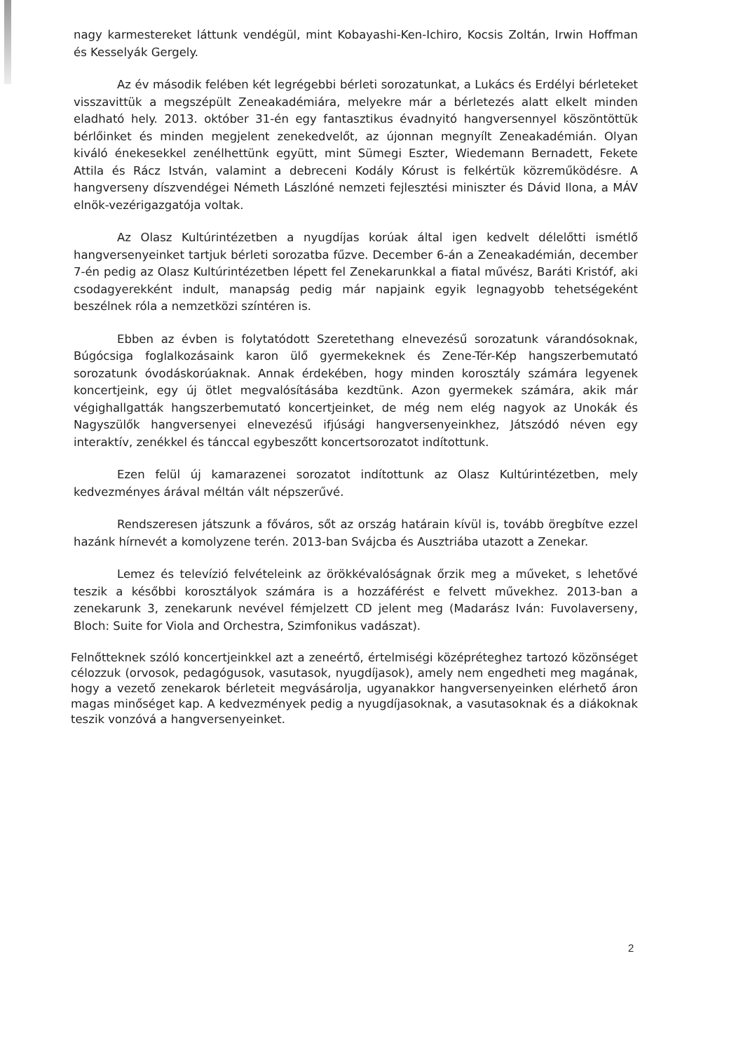nagy karmestereket láttunk vendégül, mint Kobayashi-Ken-Ichiro, Kocsis Zoltán, Irwin Hoffman és Kesselyák Gergely.
Az év második felében két legrégebbi bérleti sorozatunkat, a Lukács és Erdélyi bérleteket visszavittük a megszépült Zeneakadémiára, melyekre már a bérletezés alatt elkelt minden eladható hely. 2013. október 31-én egy fantasztikus évadnyitó hangversennyel köszöntöttük bérlőinket és minden megjelent zenekedvelőt, az újonnan megnyílt Zeneakadémián. Olyan kiváló énekesekkel zenélhettünk együtt, mint Sümegi Eszter, Wiedemann Bernadett, Fekete Attila és Rácz István, valamint a debreceni Kodály Kórust is felkértük közreműködésre. A hangverseny díszvendégei Németh Lászlóné nemzeti fejlesztési miniszter és Dávid Ilona, a MÁV elnök-vezérigazgatója voltak.
Az Olasz Kultúrintézetben a nyugdíjas korúak által igen kedvelt délelőtti ismétlő hangversenyeinket tartjuk bérleti sorozatba fűzve. December 6-án a Zeneakadémián, december 7-én pedig az Olasz Kultúrintézetben lépett fel Zenekarunkkal a fiatal művész, Baráti Kristóf, aki csodagyerekként indult, manapság pedig már napjaink egyik legnagyobb tehetségeként beszélnek róla a nemzetközi színtéren is.
Ebben az évben is folytatódott Szeretethang elnevezésű sorozatunk várandósoknak, Búgócsiga foglalkozásaink karon ülő gyermekeknek és Zene-Tér-Kép hangszerbemutató sorozatunk óvodáskorúaknak. Annak érdekében, hogy minden korosztály számára legyenek koncertjeink, egy új ötlet megvalósításába kezdtünk. Azon gyermekek számára, akik már végighallgatták hangszerbemutató koncertjeinket, de még nem elég nagyok az Unokák és Nagyszülők hangversenyei elnevezésű ifjúsági hangversenyeinkhez, Játszódó néven egy interaktív, zenékkel és tánccal egybeszőtt koncertsorozatot indítottunk.
Ezen felül új kamarazenei sorozatot indítottunk az Olasz Kultúrintézetben, mely kedvezményes árával méltán vált népszerűvé.
Rendszeresen játszunk a főváros, sőt az ország határain kívül is, tovább öregbítve ezzel hazánk hírnevét a komolyzene terén. 2013-ban Svájcba és Ausztriába utazott a Zenekar.
Lemez és televízió felvételeink az örökkévalóságnak őrzik meg a műveket, s lehetővé teszik a későbbi korosztályok számára is a hozzáférést e felvett művekhez. 2013-ban a zenekarunk 3, zenekarunk nevével fémjelzett CD jelent meg (Madarász Iván: Fuvolaverseny, Bloch: Suite for Viola and Orchestra, Szimfonikus vadászat).
Felnőtteknek szóló koncertjeinkkel azt a zeneértő, értelmiségi középréteghez tartozó közönséget célozzuk (orvosok, pedagógusok, vasutasok, nyugdíjasok), amely nem engedheti meg magának, hogy a vezető zenekarok bérleteit megvásárolja, ugyanakkor hangversenyeinken elérhető áron magas minőséget kap. A kedvezmények pedig a nyugdíjasoknak, a vasutasoknak és a diákoknak teszik vonzóvá a hangversenyeinket.
2